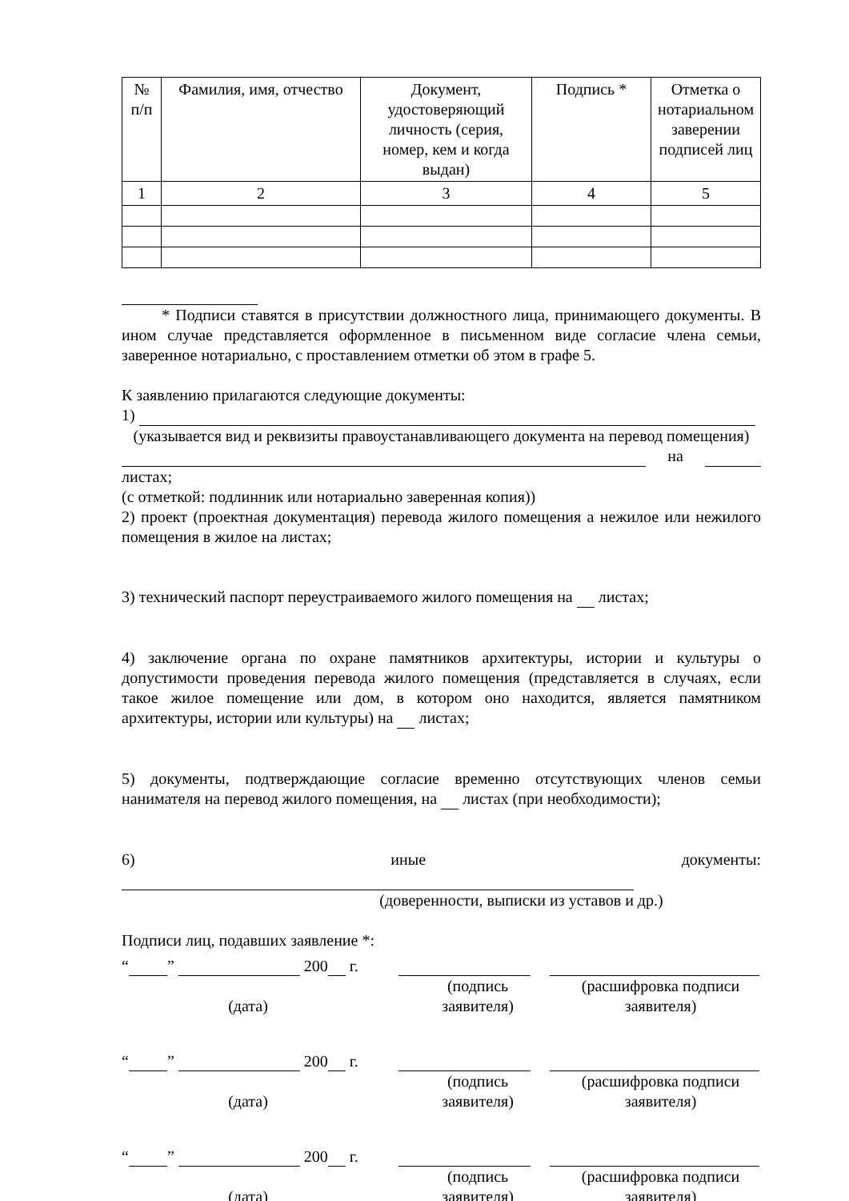| № п/п | Фамилия, имя, отчество | Документ, удостоверяющий личность (серия, номер, кем и когда выдан) | Подпись * | Отметка о нотариальном заверении подписей лиц |
| --- | --- | --- | --- | --- |
| 1 | 2 | 3 | 4 | 5 |
* Подписи ставятся в присутствии должностного лица, принимающего документы. В ином случае представляется оформленное в письменном виде согласие члена семьи, заверенное нотариально, с проставлением отметки об этом в графе 5.
К заявлению прилагаются следующие документы:
1)
(указывается вид и реквизиты правоустанавливающего документа на перевод помещения)
на листах;
(с отметкой: подлинник или нотариально заверенная копия))
2) проект (проектная документация) перевода жилого помещения а нежилое или нежилого помещения в жилое на листах;
3) технический паспорт переустраиваемого жилого помещения на листах;
4) заключение органа по охране памятников архитектуры, истории и культуры о допустимости проведения перевода жилого помещения (представляется в случаях, если такое жилое помещение или дом, в котором оно находится, является памятником архитектуры, истории или культуры) на листах;
5) документы, подтверждающие согласие временно отсутствующих членов семьи нанимателя на перевод жилого помещения, на листах (при необходимости);
6) иные документы:
(доверенности, выписки из уставов и др.)
Подписи лиц, подавших заявление *:
“ ” 200 г.
(дата)
(подпись заявителя)
(расшифровка подписи заявителя)
“ ” 200 г.
(дата)
(подпись заявителя)
(расшифровка подписи заявителя)
“ ” 200 г.
(дата)
(подпись заявителя)
(расшифровка подписи заявителя)